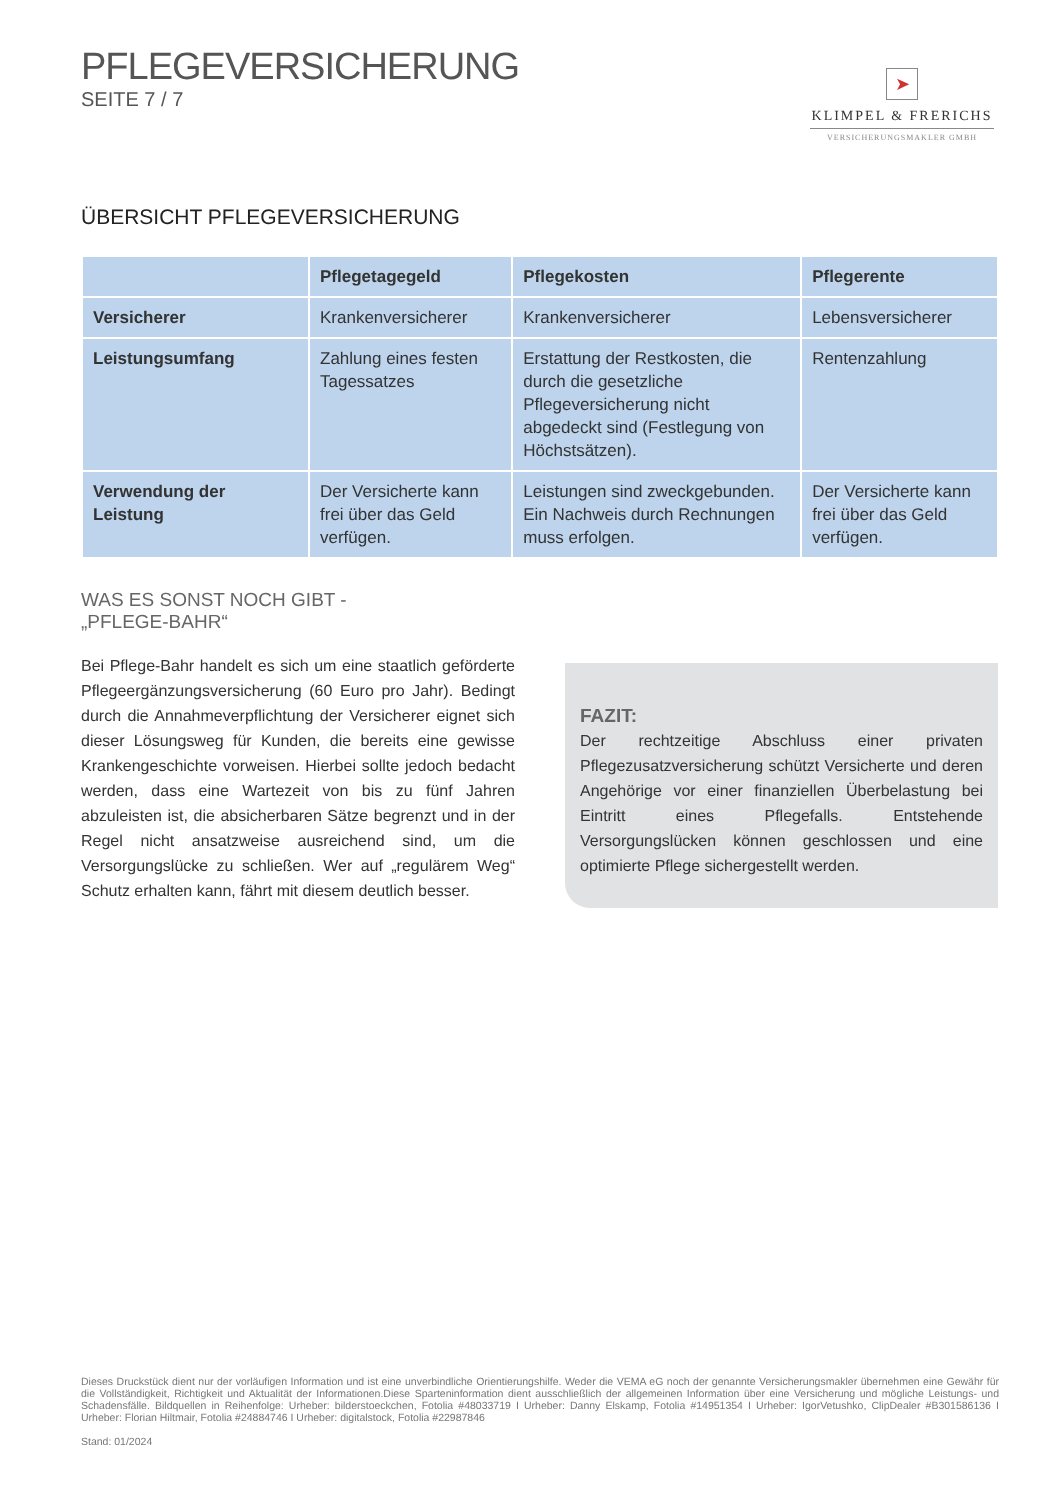PFLEGEVERSICHERUNG
SEITE 7 / 7
➤
KLIMPEL & FRERICHS
VERSICHERUNGSMAKLER GMBH
ÜBERSICHT PFLEGEVERSICHERUNG
| | Pflegetagegeld | Pflegekosten | Pflegerente |
| --- | --- | --- | --- |
| Versicherer | Krankenversicherer | Krankenversicherer | Lebensversicherer |
| Leistungsumfang | Zahlung eines festen Tagessatzes | Erstattung der Restkosten, die durch die gesetzliche Pflegeversicherung nicht abgedeckt sind (Festlegung von Höchstsätzen). | Rentenzahlung |
| Verwendung der Leistung | Der Versicherte kann frei über das Geld verfügen. | Leistungen sind zweckge­bunden. Ein Nachweis durch Rechnungen muss erfolgen. | Der Versicherte kann frei über das Geld verfügen. |
WAS ES SONST NOCH GIBT -
„PFLEGE-BAHR“
Bei Pflege-Bahr handelt es sich um eine staatlich geförderte Pflege­ergänzungsversicherung (60 Euro pro Jahr). Bedingt durch die Annahmeverpflichtung der Versicherer eignet sich dieser Lösungsweg für Kunden, die bereits eine gewisse Krankengeschichte vorweisen. Hierbei sollte jedoch bedacht werden, dass eine Wartezeit von bis zu fünf Jahren abzuleisten ist, die absicherbaren Sätze begrenzt und in der Regel nicht ansatzweise ausreichend sind, um die Versorgungs­lücke zu schließen. Wer auf „regulärem Weg“ Schutz erhalten kann, fährt mit diesem deutlich besser.
FAZIT:
Der rechtzeitige Abschluss einer privaten Pflegezusatzversiche­rung schützt Versicherte und deren Angehörige vor einer finan­ziellen Überbelastung bei Eintritt eines Pflegefalls. Entstehende Versorgungslücken können geschlossen und eine optimierte Pflege sichergestellt werden.
Dieses Druckstück dient nur der vorläufigen Information und ist eine unverbindliche Orientierungshilfe. Weder die VEMA eG noch der genannte Versicherungsmakler übernehmen eine Gewähr für die Vollständigkeit, Richtigkeit und Aktualität der Informationen.Diese Sparteninformation dient ausschließlich der allgemeinen Information über eine Versicherung und mögliche Leistungs- und Schadensfälle. Bildquellen in Reihenfolge: Urheber: bilderstoeckchen, Fotolia #48033719 I Urheber: Danny Elskamp, Fotolia #14951354 I Urheber: IgorVetushko, ClipDealer #B301586136 I Urheber: Florian Hiltmair, Fotolia #24884746 I Urheber: digitalstock, Fotolia #22987846
Stand: 01/2024